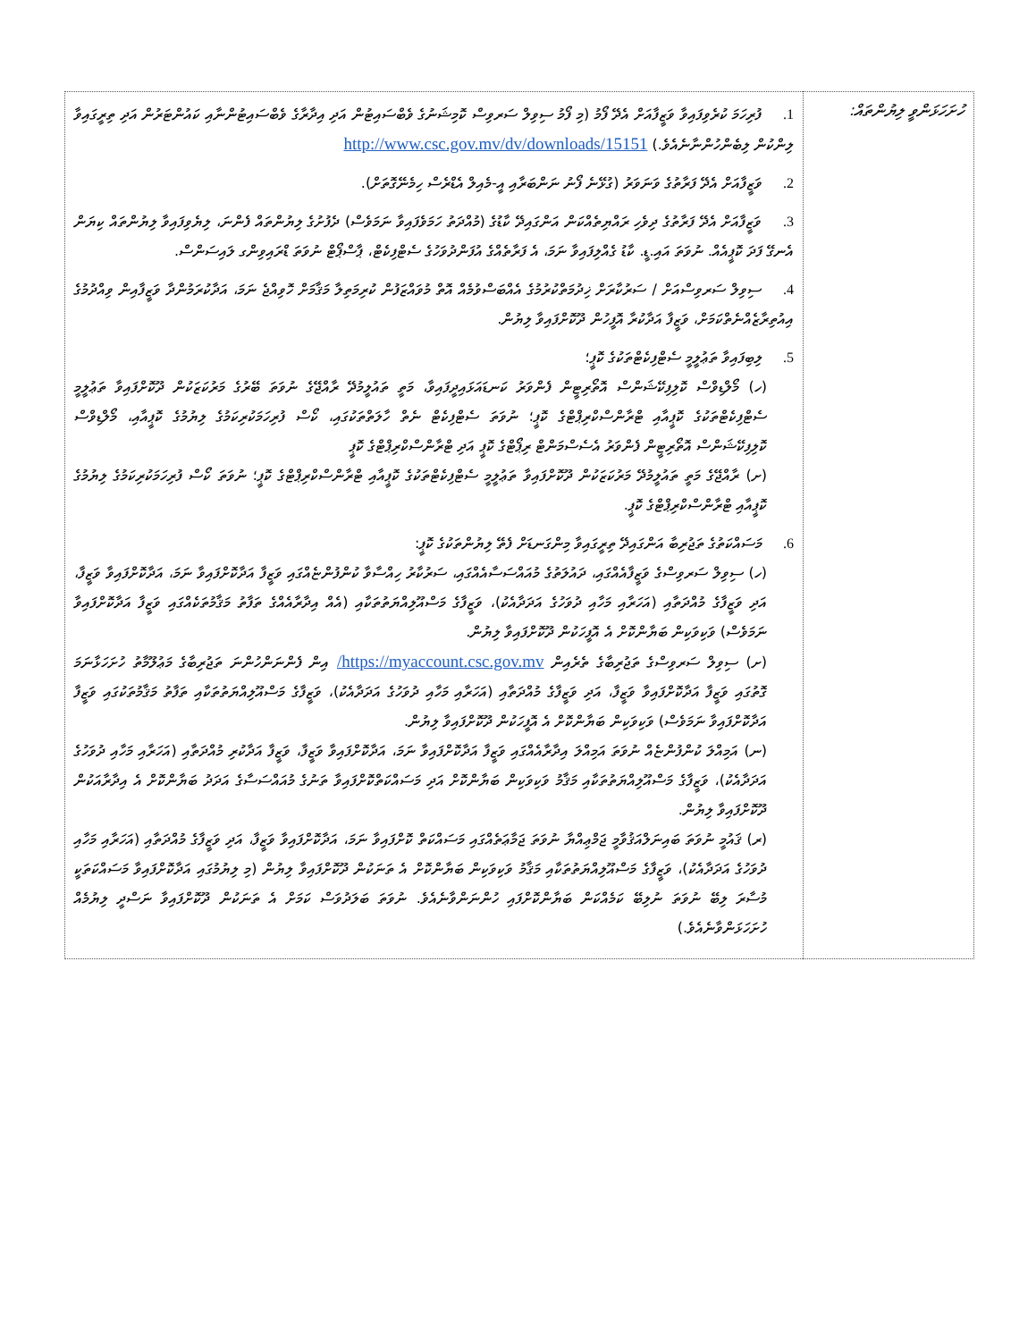| ހުށަހަޅަންވީ ލިޔުންތައް: | 1. ފުރިހަމަ ކުރެވިފައިވާ ވަޒީފާއަށް އެދޭ ފޯމު (މި ފޯމު ސިވިލް ސަރވިސް ކޮމިޝަނުގެ ވެބްސައިޓުން އަދި އިދާރާގެ ވެބްސައިޓުންނާއި ކައުންޓަރުން އަދި ތިރީގައިވާ ލިންކުން ލިބެންހުންނާނެއެވެ.) http://www.csc.gov.mv/dv/downloads/15151 2. ވަޒީފާއަށް އެދޭ ފަރާތުގެ ވަނަވަރު (ގުޅޭނެ ފޯނު ނަންބަރާއި އީ-މެއިލް އެޑްރެސް ހިމެނޭގޮތަށް). 3. ވަޒީފާއަށް އެދޭ ފަރާތުގެ ދިވެހި ރައްޔިތެއްކަން އަންގައިދޭ ކާޑުގެ (މުއްދަތު ހަމަވެފައިވާ ނަމަވެސް) ދެފުށުގެ ލިޔުންތައް ފެންނަ، ލިޔެވިފައިވާ ލިޔުންތައް ކިޔަން އެނގޭ ފަދަ ކޮޕީއެއް. ނުވަތަ އައި.ޑީ. ކާޑު ގެއްލިފައިވާ ނަމަ، އެ ފަރާތެއްގެ އުފަންދުވަހުގެ ސެޓްފިކެޓް، ޕާސްޕޯޓް ނުވަތަ ޑްރައިވިންގ ލައިސަންސް. 4. ސިވިލް ސަރވިސްއަށް / ސަރުކާރަށް ޚިދުމަތްކުރުމުގެ އެއްބަސްވުމެއް އޮތް މުވައްޒަފުން ކުރިމަތިލާ މަޤާމަށް ހޮވިއްޖެ ނަމަ، އަދާކުރަމުންދާ ވަޒީފާއިން ވިއްދުމުގެ އިއުތިރާޒެއްނެތްކަމަށް، ވަޒީފާ އަދާކުރާ އޮފީހުން ދޫކޮށްފައިވާ ލިޔުން. 5. ލިބިފައިވާ ތަޢުލީމީ ސެޓްފިކެޓްތަކުގެ ކޮޕީ؛ (ހ) މޯލްޑިވްސް ކޮލިފިކޭޝަންސް އޮތޯރިޓީން ފެންވަރު ކަނޑައަޅައިދީފައިވާ، މަތީ ތައުލީމުދޭ ރާއްޖޭގެ ނުވަތަ ބޭރުގެ މަރުކަޒަކުން ދޫކޮށްފައިވާ ތަޢުލީމީ ސެޓްފިކެޓްތަކުގެ ކޮޕީއާއި ޓްރާންސްކްރިޕްޓްގެ ކޮޕީ؛ ނުވަތަ ސެޓްފިކެޓް ނެތް ހާލަތްތަކުގައި، ކޯސް ފުރިހަމަކުރިކަމުގެ ލިޔުމުގެ ކޮޕީއާއި، މޯލްޑިވްސް ކޮލިފިކޭޝަންސް އޮތޯރިޓީން ފެންވަރު އެސެސްމަންޓް ރިޕޯޓްގެ ކޮޕީ އަދި ޓްރާންސްކްރިޕްޓްގެ ކޮޕީ (ށ) ރާއްޖޭގެ މަތީ ތައުލީމުދޭ މަރުކަޒަކުން ދޫކޮށްފައިވާ ތަޢުލީމީ ސެޓްފިކެޓްތަކުގެ ކޮޕީއާއި ޓްރާންސްކްރިޕްޓްގެ ކޮޕީ؛ ނުވަތަ ކޯސް ފުރިހަމަކުރިކަމުގެ ލިޔުމުގެ ކޮޕީއާއި ޓްރާންސްކްރިޕްޓްގެ ކޮޕީ. 6. މަސައްކަތުގެ ތަޖުރިބާ އަންގައިދޭ ތިރީގައިވާ މިންގަނޑަށް ފެތޭ ލިޔުންތަކުގެ ކޮޕީ: (ހ) ސިވިލް ސަރވިސްގެ ވަޒީފާއެއްގައި، ދައުލަތުގެ މުއައްސަސާއެއްގައި، ސަރުކާރު ހިއްސާވާ ކުންފުންޏެއްގައި ވަޒީފާ އަދާކޮށްފައިވާ ނަމަ، އަދާކޮށްފައިވާ ވަޒީފާ، އަދި ވަޒީފާގެ މުއްދަތާއި (އަހަރާއި މަހާއި ދުވަހުގެ އަދަދާއެކު)، ވަޒީފާގެ މަސްއޫލިއްޔަތުތަކާއި (އެއް އިދާރާއެއްގެ ތަފާތު މަޤާމުތަކެއްގައި ވަޒީފާ އަދާކޮށްފައިވާ ނަމަވެސް) ވަކިވަކިން ބަޔާންކޮށް އެ އޮފީހަކުން ދޫކޮށްފައިވާ ލިޔުން. (ށ) ސިވިލް ސަރވިސްގެ ތަޖުރިބާގެ ތެރެއިން https://myaccount.csc.gov.mv/ އިން ފެންނަންހުންނަ ތަޖުރިބާގެ މަޢުލޫމާތު ހުށަހަޅާނަމަ ގޮތުގައި ވަޒީފާ އަދާކޮށްފައިވާ ވަޒީފާ، އަދި ވަޒީފާގެ މުއްދަތާއި (އަހަރާއި މަހާއި ދުވަހުގެ އަދަދާއެކު)، ވަޒީފާގެ މަސްއޫލިއްޔަތުތަކާއި ތަފާތު މަޤާމުތަކުގައި ވަޒީފާ އަދާކޮށްފައިވާ ނަމަވެސް) ވަކިވަކިން ބަޔާންކޮށް އެ އޮފީހަކުން ދޫކޮށްފައިވާ ލިޔުން. (ނ) އަމިއްލަ ކުންފުންޏެއް ނުވަތަ އަމިއްލަ އިދާރާއެއްގައި ވަޒީފާ އަދާކޮށްފައިވާ ނަމަ، އަދާކޮށްފައިވާ ވަޒީފާ، ވަޒީފާ އަދާކުރި މުއްދަތާއި (އަހަރާއި މަހާއި ދުވަހުގެ އަދަދާއެކު)، ވަޒީފާގެ މަސްއޫލިއްޔަތުތަކާއި މަޤާމު ވަކިވަކިން ބަޔާންކޮށް އަދި މަސައްކަތްކޮށްފައިވާ ތަނުގެ މުއައްސަސާގެ އަދަދު ބަޔާންކޮށް އެ އިދާރާއަކުން ދޫކޮށްފައިވާ ލިޔުން. (ރ) ޤައުމީ ނުވަތަ ބައިނަލްއަޤުވާމީ ޖަމްޢިއްޔާ ނުވަތަ ޖަމާޢަތެއްގައި މަސައްކަތް ކޮށްފައިވާ ނަމަ، އަދާކޮށްފައިވާ ވަޒީފާ، އަދި ވަޒީފާގެ މުއްދަތާއި (އަހަރާއި މަހާއި ދުވަހުގެ އަދަދާއެކު)، ވަޒީފާގެ މަސްއޫލިއްޔަތުތަކާއި މަޤާމު ވަކިވަކިން ބަޔާންކޮށް އެ ތަނަކުން ދޫކޮށްފައިވާ ލިޔުން (މި ލިޔުމުގައި އަދާކޮށްފައިވާ މަސައްކަތަކީ މުސާރަ ލިބޭ ނުވަތަ ނުލިބޭ ކަމެއްކަން ބަޔާންކޮށްފައި ހުންނަންވާނެއެވެ. ނުވަތަ ބަލަދުވަސް ކަމަށް އެ ތަނަކުން ދޫކޮށްފައިވާ ނަސްދީ ލިޔުމެއް ހުށަހަޅަންވާނެއެވެ.) |